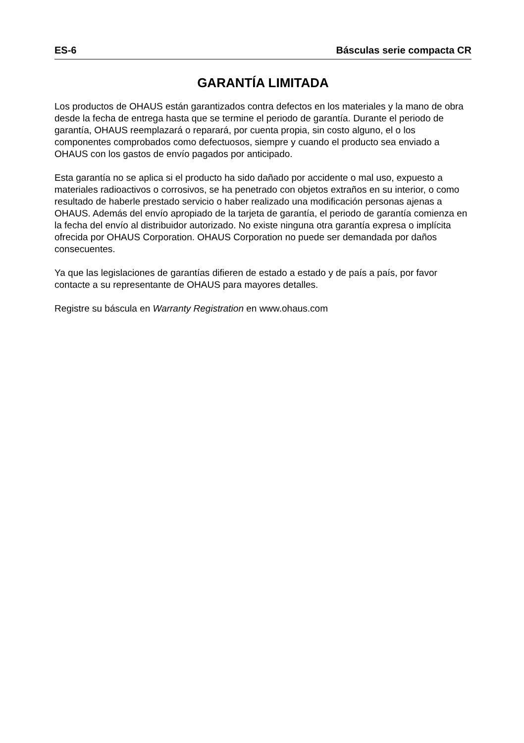ES-6 Básculas serie compacta CR
GARANTÍA LIMITADA
Los productos de OHAUS están garantizados contra defectos en los materiales y la mano de obra desde la fecha de entrega hasta que se termine el periodo de garantía. Durante el periodo de garantía, OHAUS reemplazará o reparará, por cuenta propia, sin costo alguno, el o los componentes comprobados como defectuosos, siempre y cuando el producto sea enviado a OHAUS con los gastos de envío pagados por anticipado.
Esta garantía no se aplica si el producto ha sido dañado por accidente o mal uso, expuesto a materiales radioactivos o corrosivos, se ha penetrado con objetos extraños en su interior, o como resultado de haberle prestado servicio o haber realizado una modificación personas ajenas a OHAUS. Además del envío apropiado de la tarjeta de garantía, el periodo de garantía comienza en la fecha del envío al distribuidor autorizado. No existe ninguna otra garantía expresa o implícita ofrecida por OHAUS Corporation. OHAUS Corporation no puede ser demandada por daños consecuentes.
Ya que las legislaciones de garantías difieren de estado a estado y de país a país, por favor contacte a su representante de OHAUS para mayores detalles.
Registre su báscula en Warranty Registration en www.ohaus.com